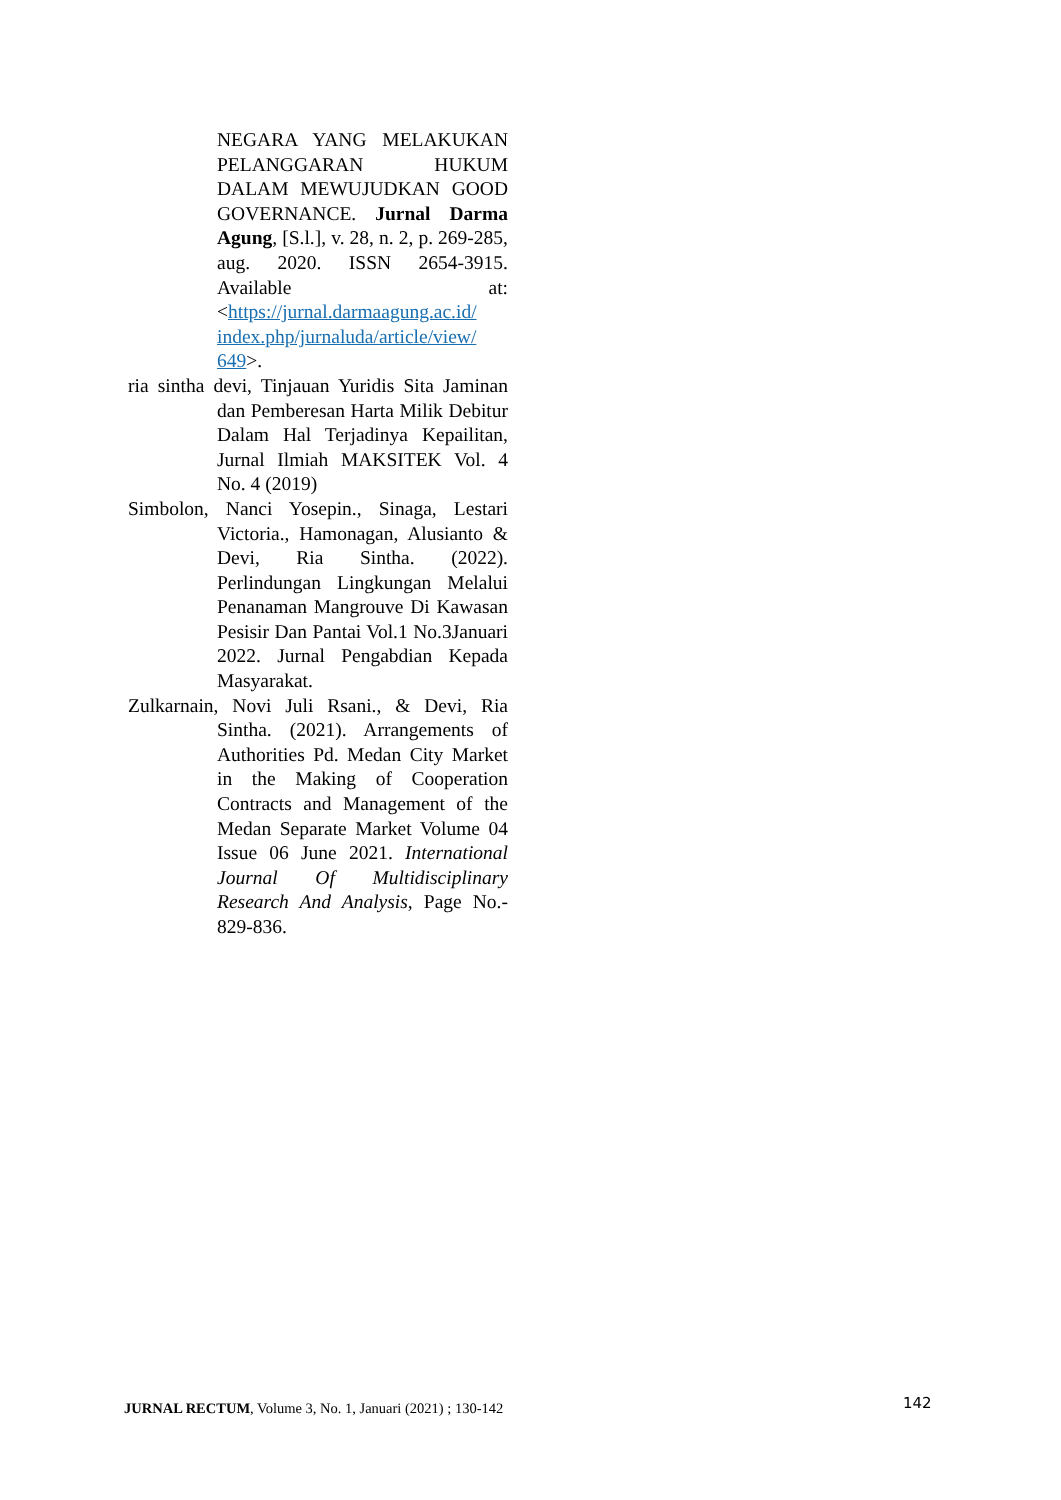NEGARA YANG MELAKUKAN PELANGGARAN HUKUM DALAM MEWUJUDKAN GOOD GOVERNANCE. Jurnal Darma Agung, [S.l.], v. 28, n. 2, p. 269-285, aug. 2020. ISSN 2654-3915. Available at: <https://jurnal.darmaagung.ac.id/ index.php/jurnaluda/article/view/ 649>.
ria sintha devi, Tinjauan Yuridis Sita Jaminan dan Pemberesan Harta Milik Debitur Dalam Hal Terjadinya Kepailitan, Jurnal Ilmiah MAKSITEK Vol. 4 No. 4 (2019)
Simbolon, Nanci Yosepin., Sinaga, Lestari Victoria., Hamonagan, Alusianto & Devi, Ria Sintha. (2022). Perlindungan Lingkungan Melalui Penanaman Mangrouve Di Kawasan Pesisir Dan Pantai Vol.1 No.3Januari 2022. Jurnal Pengabdian Kepada Masyarakat.
Zulkarnain, Novi Juli Rsani., & Devi, Ria Sintha. (2021). Arrangements of Authorities Pd. Medan City Market in the Making of Cooperation Contracts and Management of the Medan Separate Market Volume 04 Issue 06 June 2021. International Journal Of Multidisciplinary Research And Analysis, Page No.- 829-836.
JURNAL RECTUM, Volume 3, No. 1, Januari (2021) ; 130-142
142